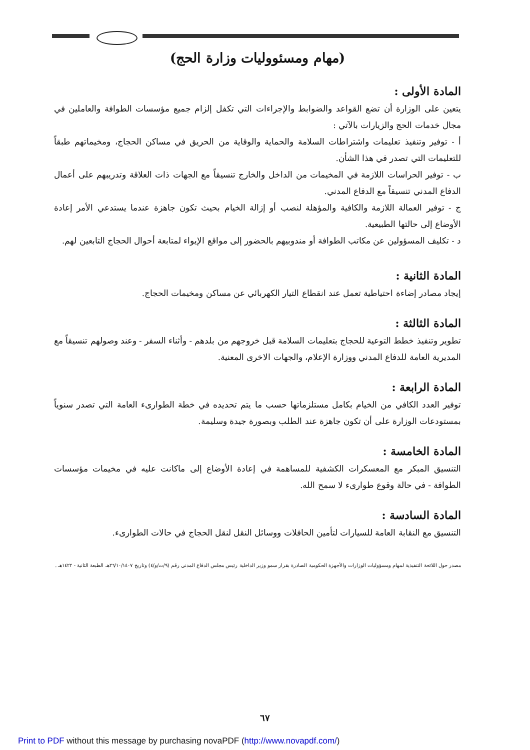(مهام ومسئووليات وزارة الحج)
المادة الأولى :
يتعين على الوزارة أن تضع القواعد والضوابط والإجراءات التي تكفل إلزام جميع مؤسسات الطوافة والعاملين في مجال خدمات الحج والزيارات بالآتي :
أ - توفير وتنفيذ تعليمات واشتراطات السلامة والحماية والوقاية من الحريق في مساكن الحجاج، ومخيماتهم طبقاً للتعليمات التي تصدر في هذا الشأن.
ب - توفير الحراسات اللازمة في المخيمات من الداخل والخارج تنسيقاً مع الجهات ذات العلاقة وتدريبهم على أعمال الدفاع المدني تنسيقاً مع الدفاع المدني.
ج - توفير العمالة اللازمة والكافية والمؤهلة لنصب أو إزالة الخيام بحيث تكون جاهزة عندما يستدعي الأمر إعادة الأوضاع إلى حالتها الطبيعية.
د - تكليف المسؤولين عن مكاتب الطوافة أو مندوبيهم بالحضور إلى مواقع الإيواء لمتابعة أحوال الحجاج التابعين لهم.
المادة الثانية :
إيجاد مصادر إضاءة احتياطية تعمل عند انقطاع التيار الكهربائي عن مساكن ومخيمات الحجاج.
المادة الثالثة :
تطوير وتنفيذ خطط التوعية للحجاج بتعليمات السلامة قبل خروجهم من بلدهم - وأثناء السفر - وعند وصولهم تنسيقاً مع المديرية العامة للدفاع المدني ووزارة الإعلام، والجهات الاخرى المعنية.
المادة الرابعة :
توفير العدد الكافي من الخيام بكامل مستلزماتها حسب ما يتم تحديده في خطة الطوارىء العامة التي تصدر سنوياً بمستودعات الوزارة على أن تكون جاهزة عند الطلب وبصورة جيدة وسليمة.
المادة الخامسة :
التنسيق المبكر مع المعسكرات الكشفية للمساهمة في إعادة الأوضاع إلى ماكانت عليه في مخيمات مؤسسات الطوافة - في حالة وقوع طوارىء لا سمح الله.
المادة السادسة :
التنسيق مع النقابة العامة للسيارات لتأمين الحافلات ووسائل النقل لنقل الحجاج في حالات الطوارىء.
مصدر حول اللائحة التنفيذية لمهام ومسؤوليات الوزارات والأجهزة الحكومية الصادرة بقرار سمو وزير الداخلية رئيس مجلس الدفاع المدني رقم (٩/ت/و/٤) وتاريخ ٢٦/١٠/١٤٠٧هـ الطبعة الثانية - ١٤٢٢هـ .
٦٧
Print to PDF without this message by purchasing novaPDF (http://www.novapdf.com/)